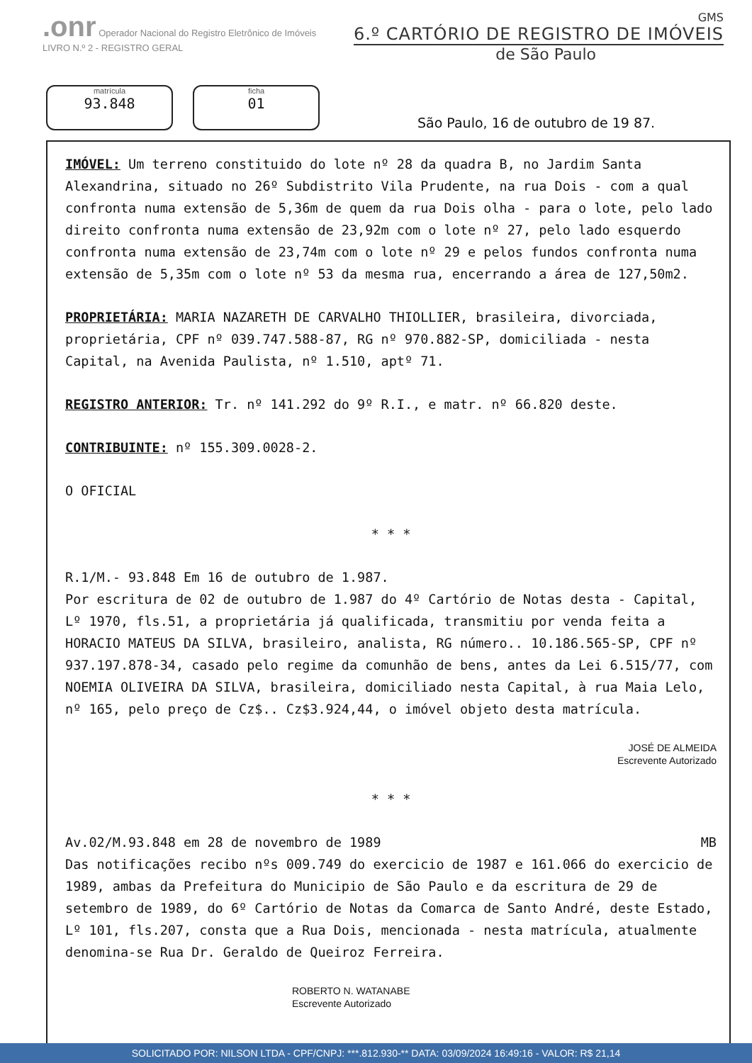.onr Operador Nacional do Registro Eletrônico de Imóveis
LIVRO N.º 2 - REGISTRO GERAL
GMS
6.º CARTÓRIO DE REGISTRO DE IMÓVEIS
de São Paulo
matrícula
93.848
ficha
01
São Paulo, 16 de outubro de 19 87.
IMÓVEL: Um terreno constituido do lote nº 28 da quadra B, no Jardim Santa Alexandrina, situado no 26º Subdistrito Vila Prudente, na rua Dois - com a qual confronta numa extensão de 5,36m de quem da rua Dois olha - para o lote, pelo lado direito confronta numa extensão de 23,92m com o lote nº 27, pelo lado esquerdo confronta numa extensão de 23,74m com o lote nº 29 e pelos fundos confronta numa extensão de 5,35m com o lote nº 53 da mesma rua, encerrando a área de 127,50m2.
PROPRIETÁRIA: MARIA NAZARETH DE CARVALHO THIOLLIER, brasileira, divorciada, proprietária, CPF nº 039.747.588-87, RG nº 970.882-SP, domiciliada - nesta Capital, na Avenida Paulista, nº 1.510, aptº 71.
REGISTRO ANTERIOR: Tr. nº 141.292 do 9º R.I., e matr. nº 66.820 deste.
CONTRIBUINTE: nº 155.309.0028-2.
O OFICIAL
* * *
R.1/M.- 93.848 Em 16 de outubro de 1.987.
Por escritura de 02 de outubro de 1.987 do 4º Cartório de Notas desta - Capital, Lº 1970, fls.51, a proprietária já qualificada, transmitiu por venda feita a HORACIO MATEUS DA SILVA, brasileiro, analista, RG número.. 10.186.565-SP, CPF nº 937.197.878-34, casado pelo regime da comunhão de bens, antes da Lei 6.515/77, com NOEMIA OLIVEIRA DA SILVA, brasileira, domiciliado nesta Capital, à rua Maia Lelo, nº 165, pelo preço de Cz$.. Cz$3.924,44, o imóvel objeto desta matrícula.
JOSÉ DE ALMEIDA
Escrevente Autorizado
* * *
Av.02/M.93.848 em 28 de novembro de 1989 MB
Das notificações recibo nºs 009.749 do exercicio de 1987 e 161.066 do exercicio de 1989, ambas da Prefeitura do Municipio de São Paulo e da escritura de 29 de setembro de 1989, do 6º Cartório de Notas da Comarca de Santo André, deste Estado, Lº 101, fls.207, consta que a Rua Dois, mencionada - nesta matrícula, atualmente denomina-se Rua Dr. Geraldo de Queiroz Ferreira.
ROBERTO N. WATANABE
Escrevente Autorizado
SOLICITADO POR: NILSON LTDA - CPF/CNPJ: ***.812.930-** DATA: 03/09/2024 16:49:16 - VALOR: R$ 21,14